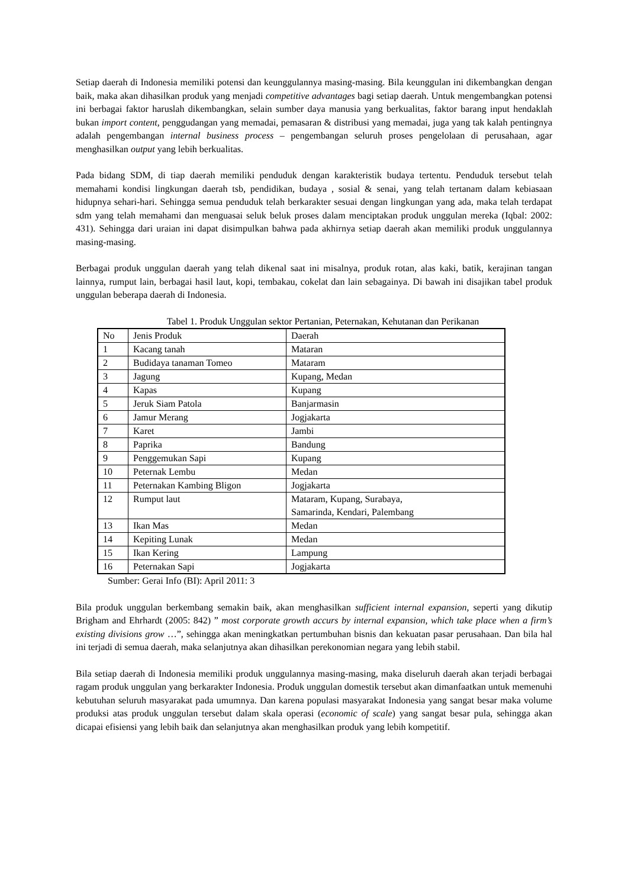Setiap daerah di Indonesia memiliki potensi dan keunggulannya masing-masing. Bila keunggulan ini dikembangkan dengan baik, maka akan dihasilkan produk yang menjadi competitive advantages bagi setiap daerah. Untuk mengembangkan potensi ini berbagai faktor haruslah dikembangkan, selain sumber daya manusia yang berkualitas, faktor barang input hendaklah bukan import content, penggudangan yang memadai, pemasaran & distribusi yang memadai, juga yang tak kalah pentingnya adalah pengembangan internal business process – pengembangan seluruh proses pengelolaan di perusahaan, agar menghasilkan output yang lebih berkualitas.
Pada bidang SDM, di tiap daerah memiliki penduduk dengan karakteristik budaya tertentu. Penduduk tersebut telah memahami kondisi lingkungan daerah tsb, pendidikan, budaya , sosial & senai, yang telah tertanam dalam kebiasaan hidupnya sehari-hari. Sehingga semua penduduk telah berkarakter sesuai dengan lingkungan yang ada, maka telah terdapat sdm yang telah memahami dan menguasai seluk beluk proses dalam menciptakan produk unggulan mereka (Iqbal: 2002: 431). Sehingga dari uraian ini dapat disimpulkan bahwa pada akhirnya setiap daerah akan memiliki produk unggulannya masing-masing.
Berbagai produk unggulan daerah yang telah dikenal saat ini misalnya, produk rotan, alas kaki, batik, kerajinan tangan lainnya, rumput lain, berbagai hasil laut, kopi, tembakau, cokelat dan lain sebagainya. Di bawah ini disajikan tabel produk unggulan beberapa daerah di Indonesia.
Tabel 1. Produk Unggulan sektor Pertanian, Peternakan, Kehutanan dan Perikanan
| No | Jenis Produk | Daerah |
| 1 | Kacang tanah | Mataran |
| 2 | Budidaya tanaman Tomeo | Mataram |
| 3 | Jagung | Kupang, Medan |
| 4 | Kapas | Kupang |
| 5 | Jeruk Siam Patola | Banjarmasin |
| 6 | Jamur Merang | Jogjakarta |
| 7 | Karet | Jambi |
| 8 | Paprika | Bandung |
| 9 | Penggemukan Sapi | Kupang |
| 10 | Peternak Lembu | Medan |
| 11 | Peternakan Kambing Bligon | Jogjakarta |
| 12 | Rumput laut | Mataram, Kupang, Surabaya, Samarinda, Kendari, Palembang |
| 13 | Ikan Mas | Medan |
| 14 | Kepiting Lunak | Medan |
| 15 | Ikan Kering | Lampung |
| 16 | Peternakan Sapi | Jogjakarta |
Sumber: Gerai Info (BI): April 2011: 3
Bila produk unggulan berkembang semakin baik, akan menghasilkan sufficient internal expansion, seperti yang dikutip Brigham and Ehrhardt (2005: 842) ” most corporate growth accurs by internal expansion, which take place when a firm’s existing divisions grow …”, sehingga akan meningkatkan pertumbuhan bisnis dan kekuatan pasar perusahaan. Dan bila hal ini terjadi di semua daerah, maka selanjutnya akan dihasilkan perekonomian negara yang lebih stabil.
Bila setiap daerah di Indonesia memiliki produk unggulannya masing-masing, maka diseluruh daerah akan terjadi berbagai ragam produk unggulan yang berkarakter Indonesia. Produk unggulan domestik tersebut akan dimanfaatkan untuk memenuhi kebutuhan seluruh masyarakat pada umumnya. Dan karena populasi masyarakat Indonesia yang sangat besar maka volume produksi atas produk unggulan tersebut dalam skala operasi (economic of scale) yang sangat besar pula, sehingga akan dicapai efisiensi yang lebih baik dan selanjutnya akan menghasilkan produk yang lebih kompetitif.